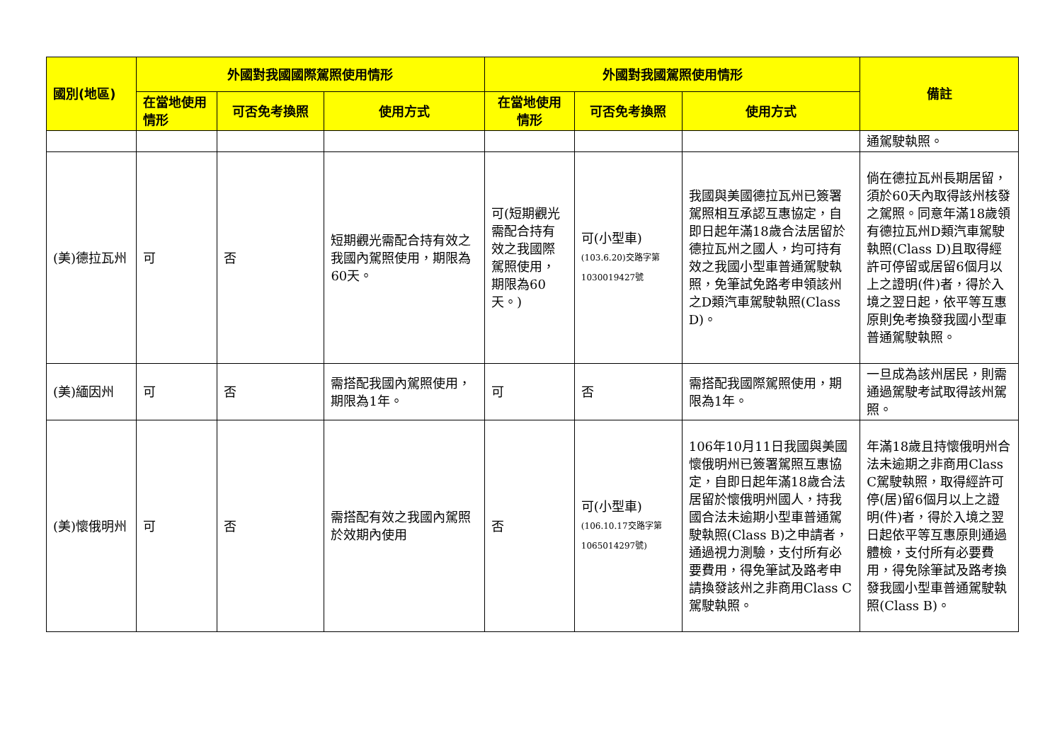| 國別(地區) | 外國對我國國際駕照使用情形 | | | 外國對我國駕照使用情形 | | | 備註 |
| --- | --- | --- | --- | --- | --- | --- | --- |
| | 在當地使用情形 | 可否免考換照 | 使用方式 | 在當地使用情形 | 可否免考換照 | 使用方式 | |
| | | | | | | | 通駕駛執照。 |
| (美)德拉瓦州 | 可 | 否 | 短期觀光需配合持有效之我國內駕照使用，期限為60天。 | 可(短期觀光需配合持有效之我國際駕照使用，期限為60天。) | 可(小型車) (103.6.20)交路字第1030019427號 | 我國與美國德拉瓦州已簽署駕照相互承認互惠協定，自即日起年滿18歲合法居留於德拉瓦州之國人，均可持有效之我國小型車普通駕駛執照，免筆試免路考申領該州之D類汽車駕駛執照(Class D)。 | 倘在德拉瓦州長期居留，須於60天內取得該州核發之駕照。同意年滿18歲領有德拉瓦州D類汽車駕駛執照(Class D)且取得經許可停留或居留6個月以上之證明(件)者，得於入境之翌日起，依平等互惠原則免考換發我國小型車普通駕駛執照。 |
| (美)緬因州 | 可 | 否 | 需搭配我國內駕照使用，期限為1年。 | 可 | 否 | 需搭配我國際駕照使用，期限為1年。 | 一旦成為該州居民，則需通過駕駛考試取得該州駕照。 |
| (美)懷俄明州 | 可 | 否 | 需搭配有效之我國內駕照於效期內使用 | 否 | 可(小型車) (106.10.17交路字第1065014297號) | 106年10月11日我國與美國懷俄明州已簽署駕照互惠協定，自即日起年滿18歲合法居留於懷俄明州國人，持我國合法未逾期小型車普通駕駛執照(Class B)之申請者，通過視力測驗，支付所有必要費用，得免筆試及路考申請換發該州之非商用Class C駕駛執照。 | 年滿18歲且持懷俄明州合法未逾期之非商用Class C駕駛執照，取得經許可停(居)留6個月以上之證明(件)者，得於入境之翌日起依平等互惠原則通過體檢，支付所有必要費用，得免除筆試及路考換發我國小型車普通駕駛執照(Class B)。 |